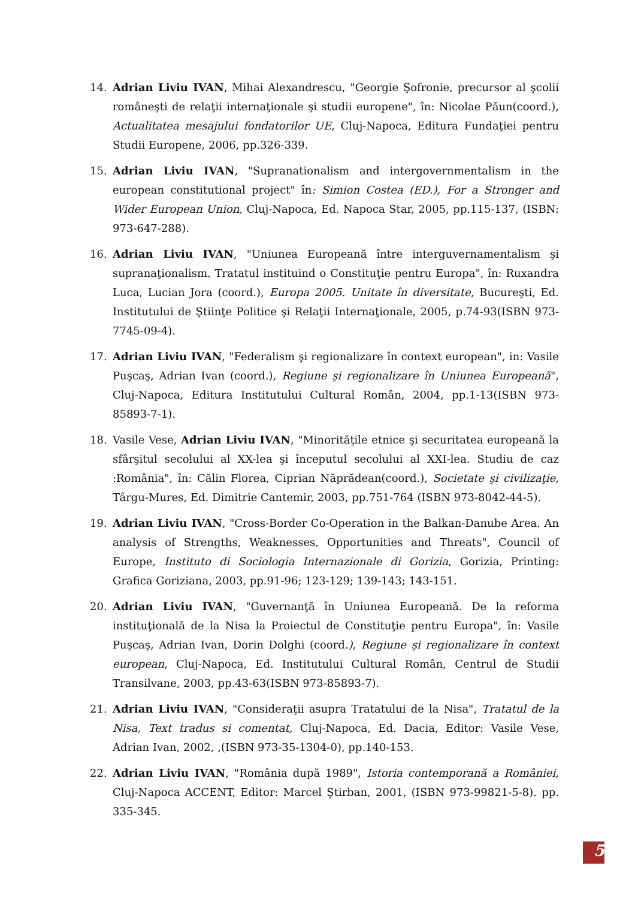14. Adrian Liviu IVAN, Mihai Alexandrescu, "Georgie Şofronie, precursor al şcolii româneşti de relaţii internaţionale şi studii europene", în: Nicolae Păun(coord.), Actualitatea mesajului fondatorilor UE, Cluj-Napoca, Editura Fundaţiei pentru Studii Europene, 2006, pp.326-339.
15. Adrian Liviu IVAN, "Supranationalism and intergovernmentalism in the european constitutional project" în: Simion Costea (ED.), For a Stronger and Wider European Union, Cluj-Napoca, Ed. Napoca Star, 2005, pp.115-137, (ISBN: 973-647-288).
16. Adrian Liviu IVAN, "Uniunea Europeană între interguvernamentalism şi supranaţionalism. Tratatul instituind o Constituţie pentru Europa", în: Ruxandra Luca, Lucian Jora (coord.), Europa 2005. Unitate în diversitate, Bucureşti, Ed. Institutului de Ştiinţe Politice şi Relaţii Internaţionale, 2005, p.74-93(ISBN 973-7745-09-4).
17. Adrian Liviu IVAN, "Federalism şi regionalizare în context european", in: Vasile Puşcaş, Adrian Ivan (coord.), Regiune şi regionalizare în Uniunea Europeană", Cluj-Napoca, Editura Institutului Cultural Român, 2004, pp.1-13(ISBN 973-85893-7-1).
18. Vasile Vese, Adrian Liviu IVAN, "Minorităţile etnice şi securitatea europeană la sfârşitul secolului al XX-lea şi începutul secolului al XXI-lea. Studiu de caz :România", în: Călin Florea, Ciprian Năprădean(coord.), Societate şi civilizaţie, Târgu-Mures, Ed. Dimitrie Cantemir, 2003, pp.751-764 (ISBN 973-8042-44-5).
19. Adrian Liviu IVAN, "Cross-Border Co-Operation in the Balkan-Danube Area. An analysis of Strengths, Weaknesses, Opportunities and Threats", Council of Europe, Instituto di Sociologia Internazionale di Gorizia, Gorizia, Printing: Grafica Goriziana, 2003, pp.91-96; 123-129; 139-143; 143-151.
20. Adrian Liviu IVAN, "Guvernanţă în Uniunea Europeană. De la reforma instituţională de la Nisa la Proiectul de Constituţie pentru Europa", în: Vasile Puşcaş, Adrian Ivan, Dorin Dolghi (coord.), Regiune şi regionalizare în context european, Cluj-Napoca, Ed. Institutului Cultural Român, Centrul de Studii Transilvane, 2003, pp.43-63(ISBN 973-85893-7).
21. Adrian Liviu IVAN, "Consideraţii asupra Tratatului de la Nisa", Tratatul de la Nisa, Text tradus si comentat, Cluj-Napoca, Ed. Dacia, Editor: Vasile Vese, Adrian Ivan, 2002, ,(ISBN 973-35-1304-0), pp.140-153.
22. Adrian Liviu IVAN, "România după 1989", Istoria contemporană a României, Cluj-Napoca ACCENT, Editor: Marcel Ştirban, 2001, (ISBN 973-99821-5-8). pp. 335-345.
5